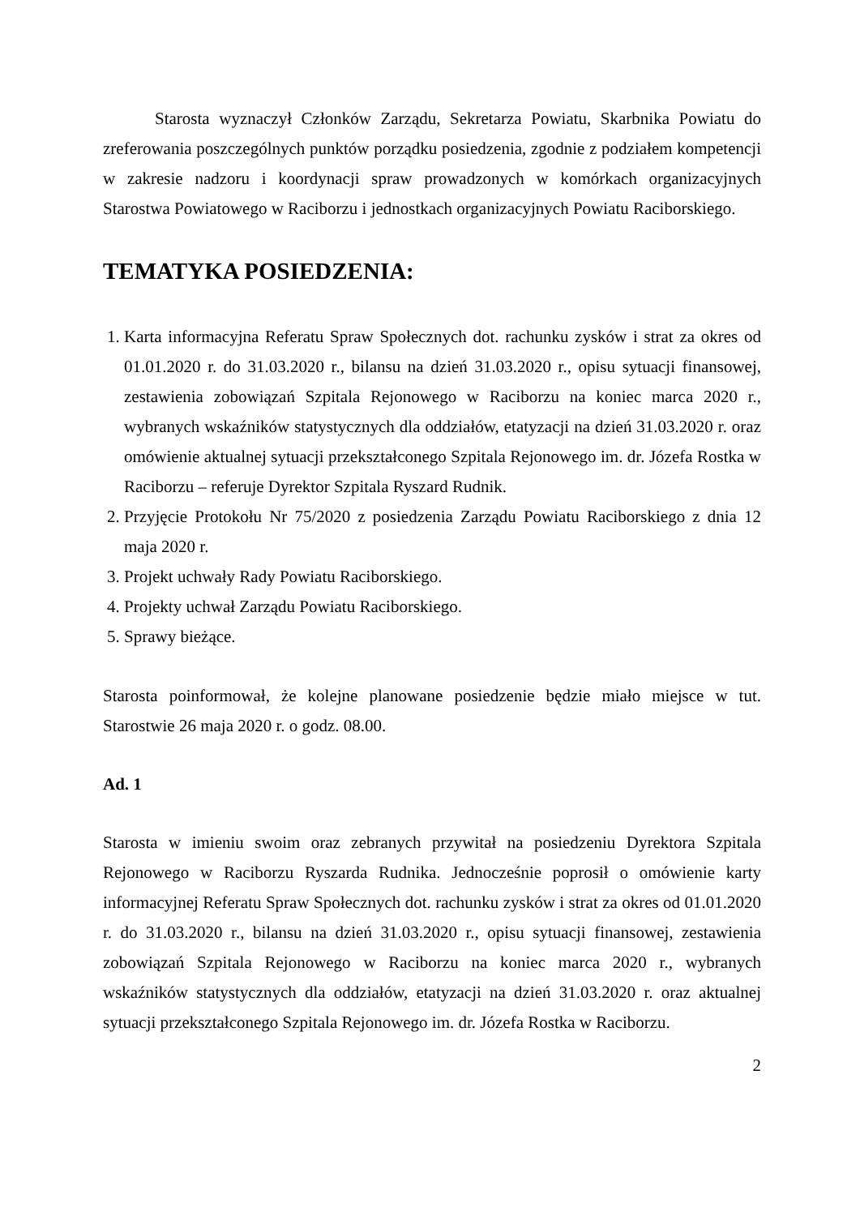Starosta wyznaczył Członków Zarządu, Sekretarza Powiatu, Skarbnika Powiatu do zreferowania poszczególnych punktów porządku posiedzenia, zgodnie z podziałem kompetencji w zakresie nadzoru i koordynacji spraw prowadzonych w komórkach organizacyjnych Starostwa Powiatowego w Raciborzu i jednostkach organizacyjnych Powiatu Raciborskiego.
TEMATYKA POSIEDZENIA:
1. Karta informacyjna Referatu Spraw Społecznych dot. rachunku zysków i strat za okres od 01.01.2020 r. do 31.03.2020 r., bilansu na dzień 31.03.2020 r., opisu sytuacji finansowej, zestawienia zobowiązań Szpitala Rejonowego w Raciborzu na koniec marca 2020 r., wybranych wskaźników statystycznych dla oddziałów, etatyzacji na dzień 31.03.2020 r. oraz omówienie aktualnej sytuacji przekształconego Szpitala Rejonowego im. dr. Józefa Rostka w Raciborzu – referuje Dyrektor Szpitala Ryszard Rudnik.
2. Przyjęcie Protokołu Nr 75/2020 z posiedzenia Zarządu Powiatu Raciborskiego z dnia 12 maja 2020 r.
3. Projekt uchwały Rady Powiatu Raciborskiego.
4. Projekty uchwał Zarządu Powiatu Raciborskiego.
5. Sprawy bieżące.
Starosta poinformował, że kolejne planowane posiedzenie będzie miało miejsce w tut. Starostwie 26 maja 2020 r. o godz. 08.00.
Ad. 1
Starosta w imieniu swoim oraz zebranych przywitał na posiedzeniu Dyrektora Szpitala Rejonowego w Raciborzu Ryszarda Rudnika. Jednocześnie poprosił o omówienie karty informacyjnej Referatu Spraw Społecznych dot. rachunku zysków i strat za okres od 01.01.2020 r. do 31.03.2020 r., bilansu na dzień 31.03.2020 r., opisu sytuacji finansowej, zestawienia zobowiązań Szpitala Rejonowego w Raciborzu na koniec marca 2020 r., wybranych wskaźników statystycznych dla oddziałów, etatyzacji na dzień 31.03.2020 r. oraz aktualnej sytuacji przekształconego Szpitala Rejonowego im. dr. Józefa Rostka w Raciborzu.
2